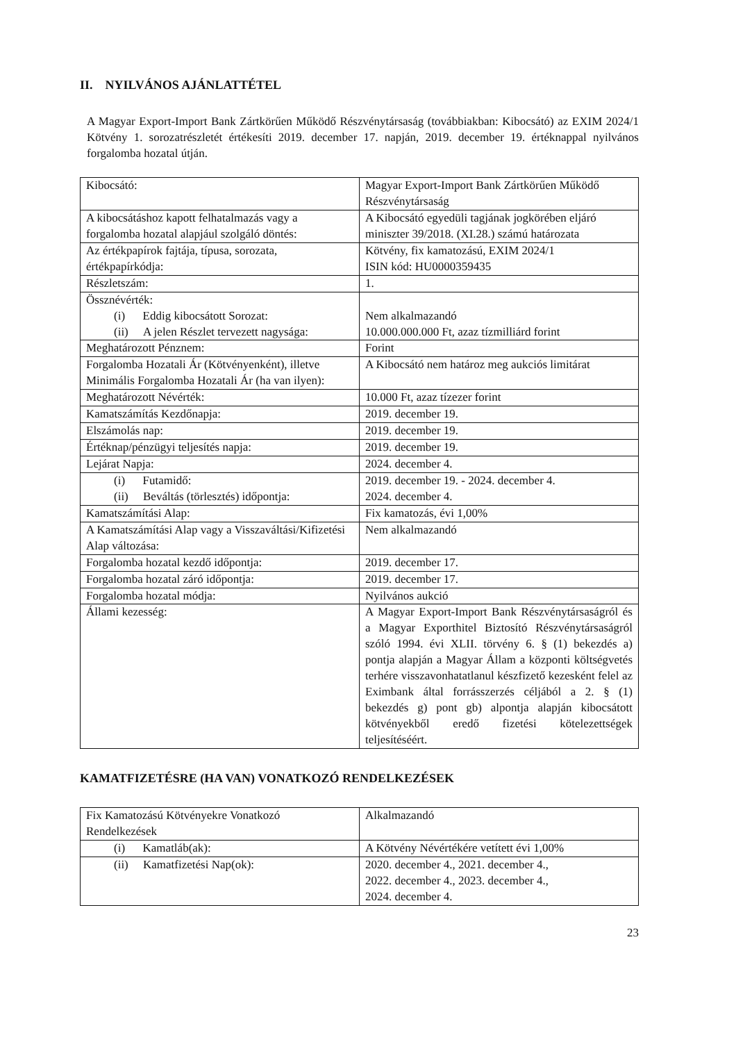II. NYILVÁNOS AJÁNLATTÉTEL
A Magyar Export-Import Bank Zártkörűen Működő Részvénytársaság (továbbiakban: Kibocsátó) az EXIM 2024/1 Kötvény 1. sorozatrészletét értékesíti 2019. december 17. napján, 2019. december 19. értéknappal nyilvános forgalomba hozatal útján.
| Kibocsátó: | Magyar Export-Import Bank Zártkörűen Működő Részvénytársaság |
| A kibocsátáshoz kapott felhatalmazás vagy a forgalomba hozatal alapjául szolgáló döntés: | A Kibocsátó egyedüli tagjának jogkörében eljáró miniszter 39/2018. (XI.28.) számú határozata |
| Az értékpapírok fajtája, típusa, sorozata, értékpapírkódja: | Kötvény, fix kamatozású, EXIM 2024/1 ISIN kód: HU0000359435 |
| Részletszám: | 1. |
| Össznévérték: (i) Eddig kibocsátott Sorozat: (ii) A jelen Részlet tervezett nagysága: | Nem alkalmazandó 10.000.000.000 Ft, azaz tízmilliárd forint |
| Meghatározott Pénznem: | Forint |
| Forgalomba Hozatali Ár (Kötvényenként), illetve Minimális Forgalomba Hozatali Ár (ha van ilyen): | A Kibocsátó nem határoz meg aukciós limitárat |
| Meghatározott Névérték: | 10.000 Ft, azaz tízezer forint |
| Kamatszámítás Kezdőnapja: | 2019. december 19. |
| Elszámolás nap: | 2019. december 19. |
| Értéknap/pénzügyi teljesítés napja: | 2019. december 19. |
| Lejárat Napja: | 2024. december 4. |
| (i) Futamidő: (ii) Beváltás (törlesztés) időpontja: | 2019. december 19. - 2024. december 4. 2024. december 4. |
| Kamatszámítási Alap: | Fix kamatozás, évi 1,00% |
| A Kamatszámítási Alap vagy a Visszaváltási/Kifizetési Alap változása: | Nem alkalmazandó |
| Forgalomba hozatal kezdő időpontja: | 2019. december 17. |
| Forgalomba hozatal záró időpontja: | 2019. december 17. |
| Forgalomba hozatal módja: | Nyilvános aukció |
| Állami kezesség: | A Magyar Export-Import Bank Részvénytársaságról és a Magyar Exporthitel Biztosító Részvénytársaságról szóló 1994. évi XLII. törvény 6. § (1) bekezdés a) pontja alapján a Magyar Állam a központi költségvetés terhére visszavonhatatlanul készfizető kezesként felel az Eximbank által forrásszerzés céljából a 2. § (1) bekezdés g) pont gb) alpontja alapján kibocsátott kötvényekből eredő fizetési kötelezettségek teljesítéséért. |
KAMATFIZETÉSRE (HA VAN) VONATKOZÓ RENDELKEZÉSEK
| Fix Kamatozású Kötvényekre Vonatkozó Rendelkezések | Alkalmazandó |
| (i) Kamatláb(ak): | A Kötvény Névértékére vetített évi 1,00% |
| (ii) Kamatfizetési Nap(ok): | 2020. december 4., 2021. december 4., 2022. december 4., 2023. december 4., 2024. december 4. |
23